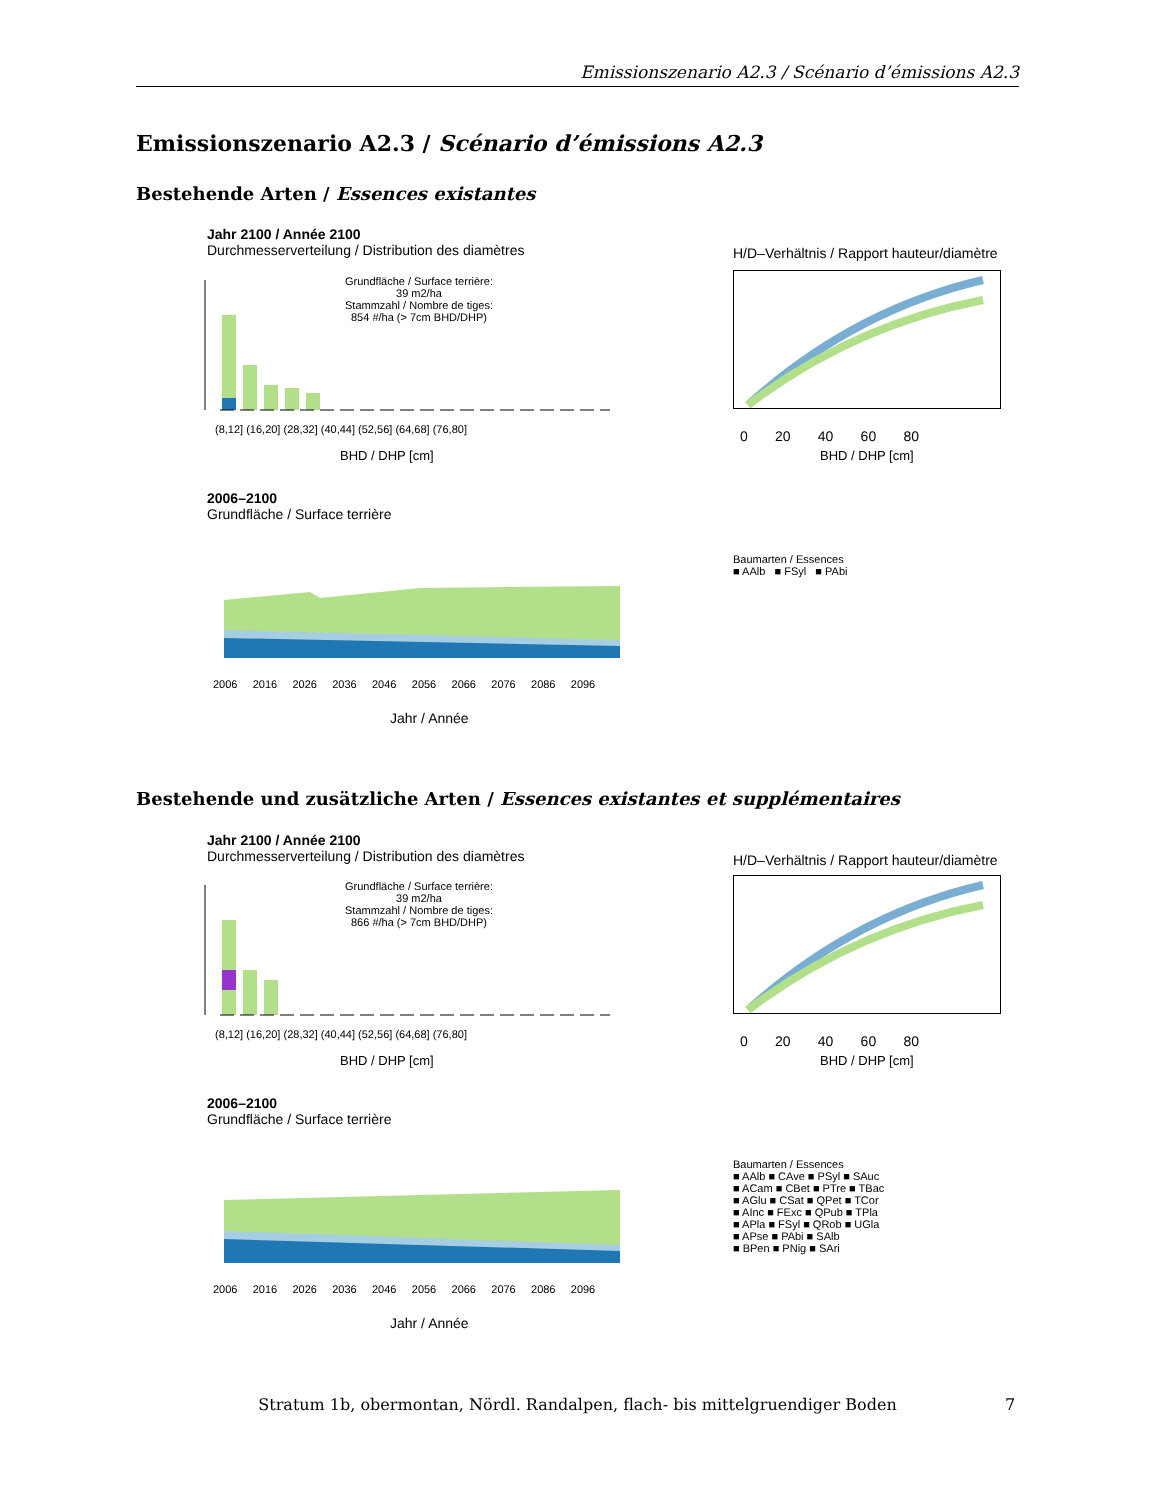Emissionszenario A2.3 / Scénario d’émissions A2.3
Emissionszenario A2.3 / Scénario d’émissions A2.3
Bestehende Arten / Essences existantes
Jahr 2100 / Année 2100
Durchmesserverteilung / Distribution des diamètres
Grundfläche / Surface terrière:
39 m2/ha
Stammzahl / Nombre de tiges:
854 #/ha (> 7cm BHD/DHP)
(8,12] (16,20] (28,32] (40,44] (52,56] (64,68] (76,80]
BHD / DHP [cm]
H/D–Verhältnis / Rapport hauteur/diamètre
0 20 40 60 80
BHD / DHP [cm]
2006–2100
Grundfläche / Surface terrière
2006 2016 2026 2036 2046 2056 2066 2076 2086 2096
Jahr / Année
Baumarten / Essences
■ AAlb ■ FSyl ■ PAbi
Bestehende und zusätzliche Arten / Essences existantes et supplémentaires
Jahr 2100 / Année 2100
Durchmesserverteilung / Distribution des diamètres
Grundfläche / Surface terrière:
39 m2/ha
Stammzahl / Nombre de tiges:
866 #/ha (> 7cm BHD/DHP)
(8,12] (16,20] (28,32] (40,44] (52,56] (64,68] (76,80]
BHD / DHP [cm]
H/D–Verhältnis / Rapport hauteur/diamètre
0 20 40 60 80
BHD / DHP [cm]
2006–2100
Grundfläche / Surface terrière
2006 2016 2026 2036 2046 2056 2066 2076 2086 2096
Jahr / Année
Baumarten / Essences
■ AAlb ■ CAve ■ PSyl ■ SAuc
■ ACam ■ CBet ■ PTre ■ TBac
■ AGlu ■ CSat ■ QPet ■ TCor
■ AInc ■ FExc ■ QPub ■ TPla
■ APla ■ FSyl ■ QRob ■ UGla
■ APse ■ PAbi ■ SAlb
■ BPen ■ PNig ■ SAri
Stratum 1b, obermontan, Nördl. Randalpen, flach- bis mittelgruendiger Boden 7